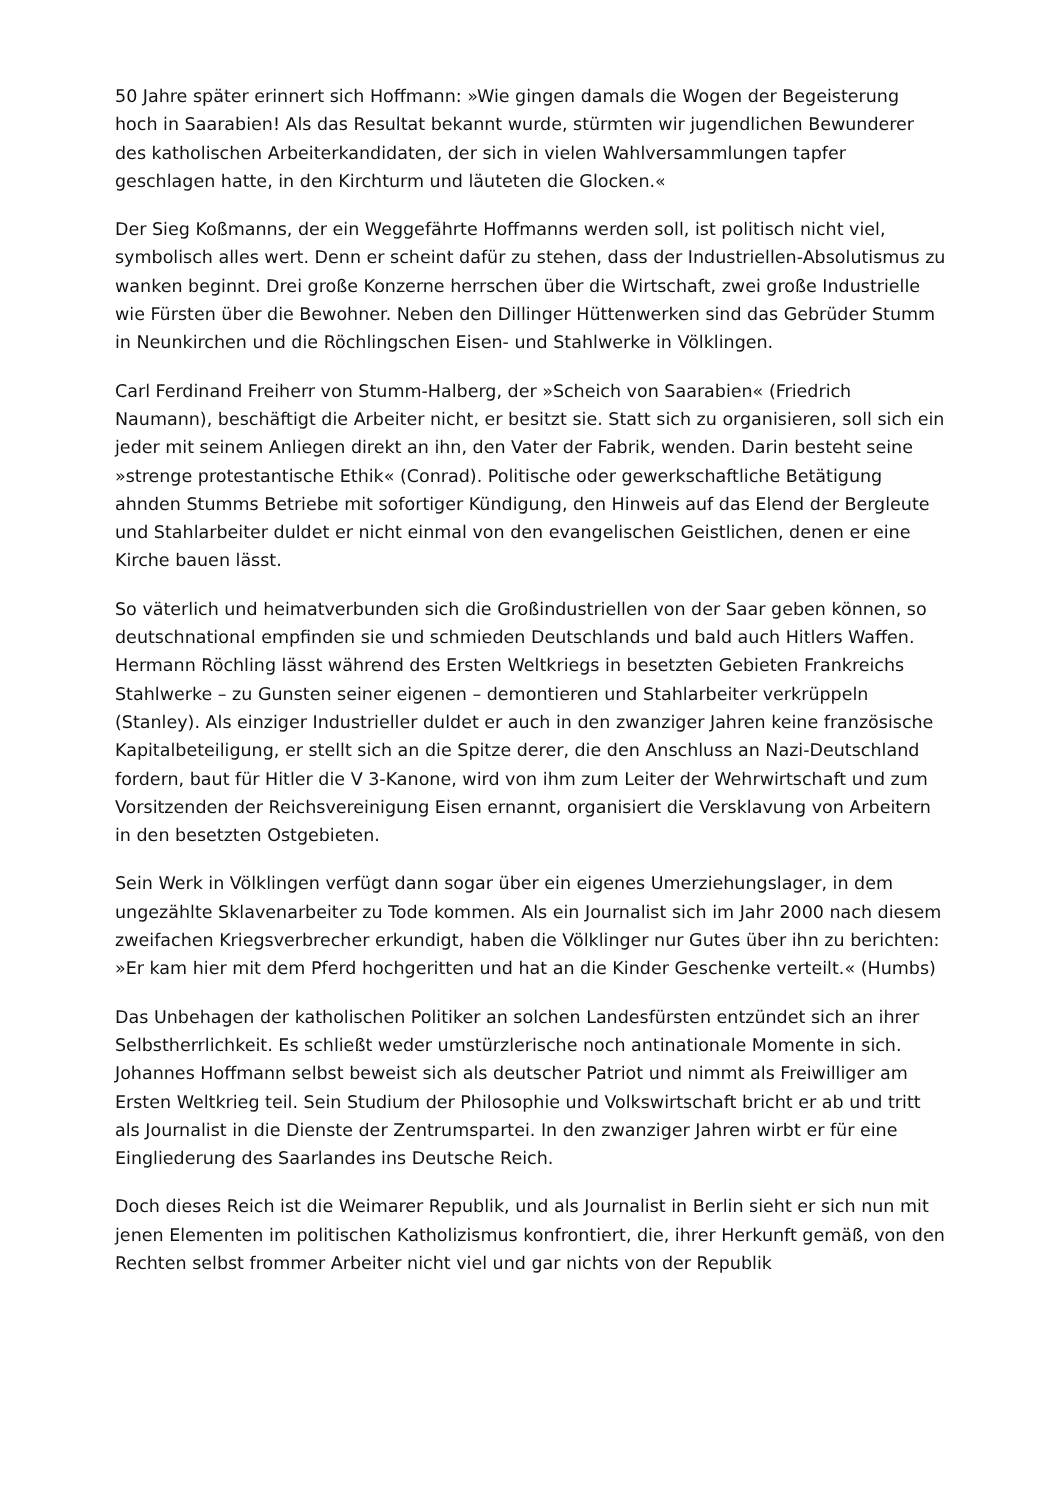50 Jahre später erinnert sich Hoffmann: »Wie gingen damals die Wogen der Begeisterung hoch in Saarabien! Als das Resultat bekannt wurde, stürmten wir jugendlichen Bewunderer des katholischen Arbeiterkandidaten, der sich in vielen Wahlversammlungen tapfer geschlagen hatte, in den Kirchturm und läuteten die Glocken.«
Der Sieg Koßmanns, der ein Weggefährte Hoffmanns werden soll, ist politisch nicht viel, symbolisch alles wert. Denn er scheint dafür zu stehen, dass der Industriellen-Absolutismus zu wanken beginnt. Drei große Konzerne herrschen über die Wirtschaft, zwei große Industrielle wie Fürsten über die Bewohner. Neben den Dillinger Hüttenwerken sind das Gebrüder Stumm in Neunkirchen und die Röchlingschen Eisen- und Stahlwerke in Völklingen.
Carl Ferdinand Freiherr von Stumm-Halberg, der »Scheich von Saarabien« (Friedrich Naumann), beschäftigt die Arbeiter nicht, er besitzt sie. Statt sich zu organisieren, soll sich ein jeder mit seinem Anliegen direkt an ihn, den Vater der Fabrik, wenden. Darin besteht seine »strenge protestantische Ethik« (Conrad). Politische oder gewerkschaftliche Betätigung ahnden Stumms Betriebe mit sofortiger Kündigung, den Hinweis auf das Elend der Bergleute und Stahlarbeiter duldet er nicht einmal von den evangelischen Geistlichen, denen er eine Kirche bauen lässt.
So väterlich und heimatverbunden sich die Großindustriellen von der Saar geben können, so deutschnational empfinden sie und schmieden Deutschlands und bald auch Hitlers Waffen. Hermann Röchling lässt während des Ersten Weltkriegs in besetzten Gebieten Frankreichs Stahlwerke – zu Gunsten seiner eigenen – demontieren und Stahlarbeiter verkrüppeln (Stanley). Als einziger Industrieller duldet er auch in den zwanziger Jahren keine französische Kapitalbeteiligung, er stellt sich an die Spitze derer, die den Anschluss an Nazi-Deutschland fordern, baut für Hitler die V 3-Kanone, wird von ihm zum Leiter der Wehrwirtschaft und zum Vorsitzenden der Reichsvereinigung Eisen ernannt, organisiert die Versklavung von Arbeitern in den besetzten Ostgebieten.
Sein Werk in Völklingen verfügt dann sogar über ein eigenes Umerziehungslager, in dem ungezählte Sklavenarbeiter zu Tode kommen. Als ein Journalist sich im Jahr 2000 nach diesem zweifachen Kriegsverbrecher erkundigt, haben die Völklinger nur Gutes über ihn zu berichten: »Er kam hier mit dem Pferd hochgeritten und hat an die Kinder Geschenke verteilt.« (Humbs)
Das Unbehagen der katholischen Politiker an solchen Landesfürsten entzündet sich an ihrer Selbstherrlichkeit. Es schließt weder umstürzlerische noch antinationale Momente in sich. Johannes Hoffmann selbst beweist sich als deutscher Patriot und nimmt als Freiwilliger am Ersten Weltkrieg teil. Sein Studium der Philosophie und Volkswirtschaft bricht er ab und tritt als Journalist in die Dienste der Zentrumspartei. In den zwanziger Jahren wirbt er für eine Eingliederung des Saarlandes ins Deutsche Reich.
Doch dieses Reich ist die Weimarer Republik, und als Journalist in Berlin sieht er sich nun mit jenen Elementen im politischen Katholizismus konfrontiert, die, ihrer Herkunft gemäß, von den Rechten selbst frommer Arbeiter nicht viel und gar nichts von der Republik